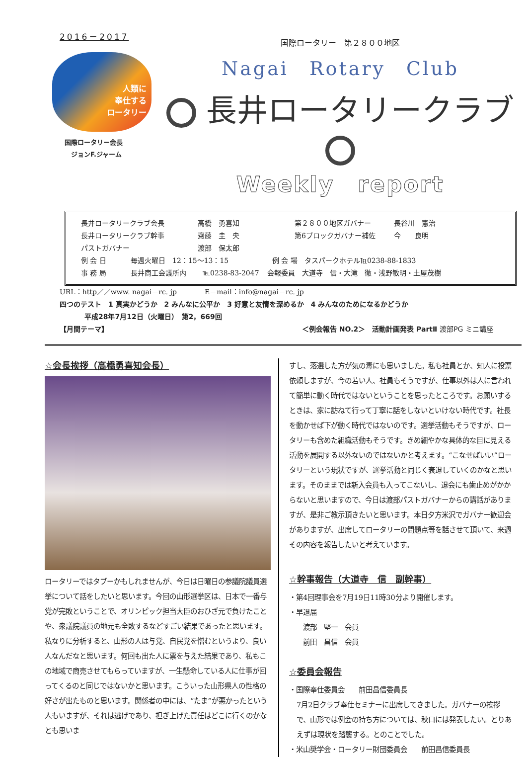2016－2017
人類に
奉仕する
ロータリー
国際ロータリー会長
　ジョンF.ジャーム
国際ロータリー　第２８００地区
Nagai　Rotary　Club
長井ロータリークラブ
Weekly　report
長井ロータリークラブ会長 高橋　勇喜知 第２８００地区ガバナー 長谷川　憲治
長井ロータリークラブ幹事 齋藤　圭　央 第6ブロックガバナー補佐 今　　良明
パストガバナー 渡部　保太郎
例 会 日 毎週火曜日　12：15～13：15 例 会 場　タスパークホテル℡0238-88-1833
事 務 局 長井商工会議所内 ℡0238-83-2047 会報委員　大道寺　信・大滝　徹・浅野敏明・土屋茂樹
URL：http／／www. nagai－rc. jp　　　　E－mail：info@nagai－rc. jp
四つのテスト　1 真実かどうか　2 みんなに公平か　3 好意と友情を深めるか　4 みんなのためになるかどうか
平成28年7月12日（火曜日）　第2，669回
【月間テーマ】 ＜例会報告 NO.2＞　活動計画発表 PartⅡ 渡部PG ミニ講座
☆会長挨拶（高橋勇喜知会長）
ロータリーではタブーかもしれませんが、今日は日曜日の参議院議員選挙について話をしたいと思います。今回の山形選挙区は、日本で一番与党が完敗ということで、オリンピック担当大臣のおひざ元で負けたことや、衆議院議員の地元も全敗するなどすごい結果であったと思います。
私なりに分析すると、山形の人は与党、自民党を憎むというより、良い人なんだなと思います。何回も出た人に票を与えた結果であり、私もこの地域で商売させてもらっていますが、一生懸命している人に仕事が回ってくるのと同じではないかと思います。こういった山形県人の性格の好さが出たものと思います。関係者の中には、“たま”が悪かったという人もいますが、それは逃げであり、担ぎ上げた責任はどこに行くのかなとも思いま
すし、落選した方が気の毒にも思いました。私も社員とか、知人に投票依頼しますが、今の若い人、社員もそうですが、仕事以外は人に言われて簡単に動く時代ではないということを思ったところです。お願いするときは、家に訪ねて行って丁寧に話をしないといけない時代です。社長を動かせば下が動く時代ではないのです。選挙活動もそうですが、ロータリーも含めた組織活動もそうです。きめ細やかな具体的な目に見える活動を展開する以外ないのではないかと考えます。“こなせばいい”ロータリーという現状ですが、選挙活動と同じく衰退していくのかなと思います。そのままでは新入会員も入ってこないし、退会にも歯止めがかからないと思いますので、今日は渡部パストガバナーからの講話がありますが、是非ご教示頂きたいと思います。本日夕方米沢でガバナー歓迎会がありますが、出席してロータリーの問題点等を話させて頂いて、来週その内容を報告したいと考えています。
☆幹事報告（大道寺　信　副幹事）
・第4回理事会を7月19日11時30分より開催します。
・早退届
　　渡部　堅一　会員
　　前田　昌信　会員
☆委員会報告
・国際奉仕委員会　　前田昌信委員長
7月2日クラブ奉仕セミナーに出席してきました。ガバナーの挨拶で、山形では例会の持ち方については、秋口には発表したい。とりあえずは現状を踏襲する。とのことでした。
・米山奨学会・ロータリー財団委員会　　前田昌信委員長